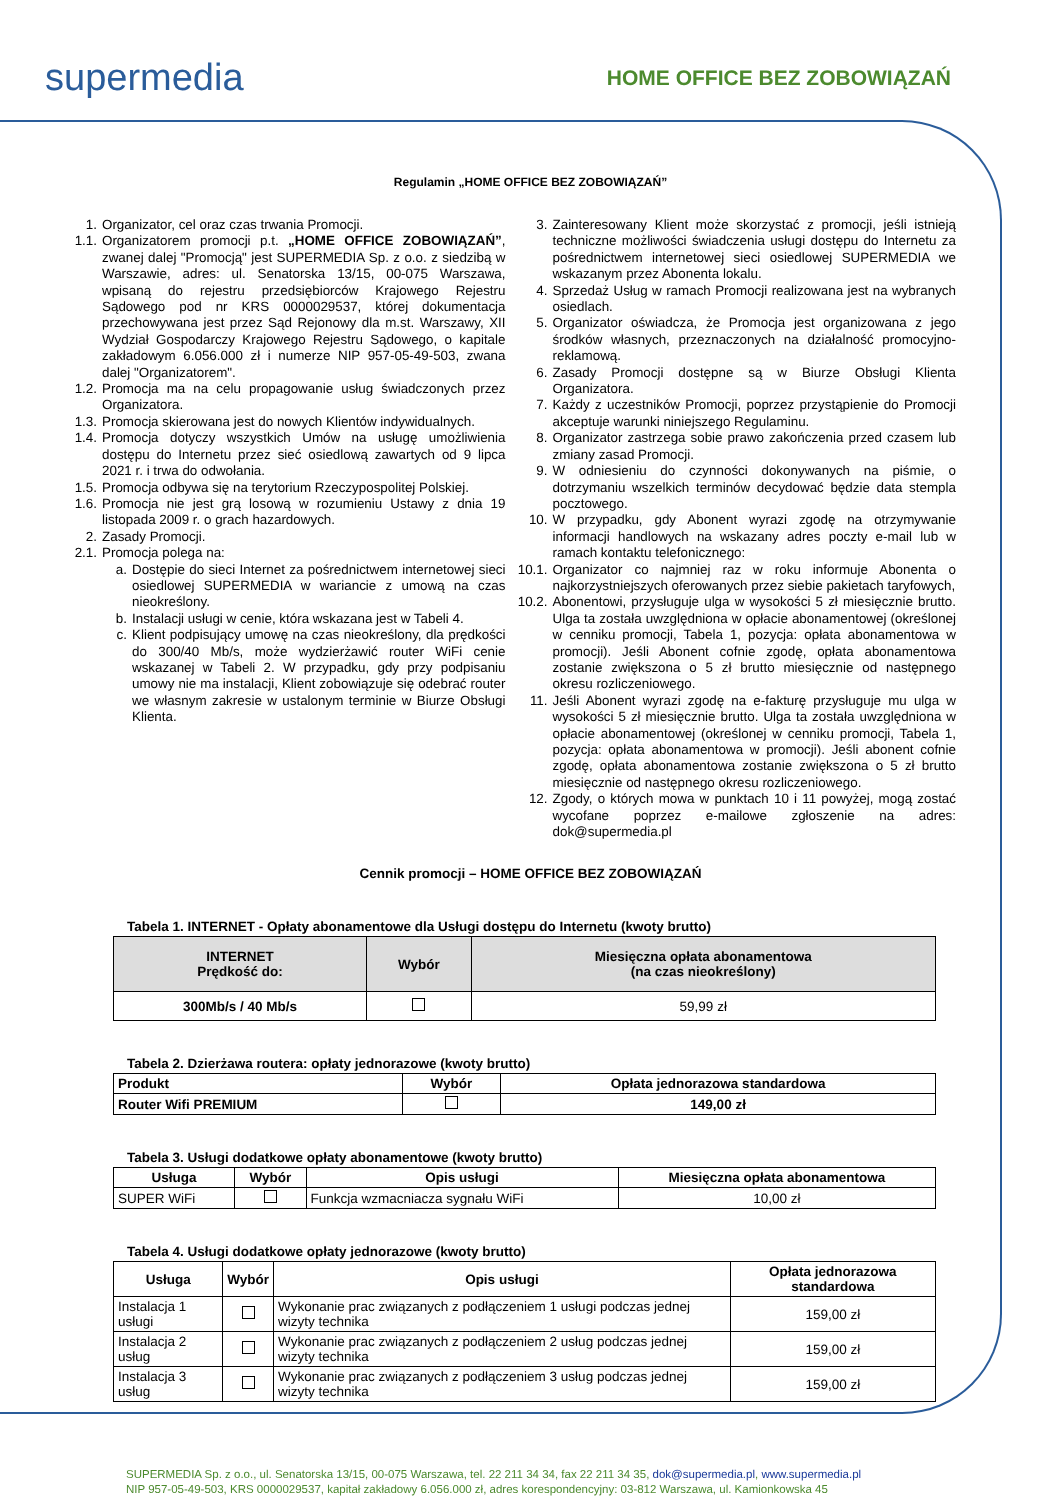supermedia
HOME OFFICE BEZ ZOBOWIĄZAŃ
Regulamin „HOME OFFICE BEZ ZOBOWIĄZAŃ”
1. Organizator, cel oraz czas trwania Promocji.
1.1. Organizatorem promocji p.t. „HOME OFFICE ZOBOWIĄZAŃ”, zwanej dalej "Promocją" jest SUPERMEDIA Sp. z o.o. z siedzibą w Warszawie, adres: ul. Senatorska 13/15, 00-075 Warszawa, wpisaną do rejestru przedsiębiorców Krajowego Rejestru Sądowego pod nr KRS 0000029537, której dokumentacja przechowywana jest przez Sąd Rejonowy dla m.st. Warszawy, XII Wydział Gospodarczy Krajowego Rejestru Sądowego, o kapitale zakładowym 6.056.000 zł i numerze NIP 957-05-49-503, zwana dalej "Organizatorem".
1.2. Promocja ma na celu propagowanie usług świadczonych przez Organizatora.
1.3. Promocja skierowana jest do nowych Klientów indywidualnych.
1.4. Promocja dotyczy wszystkich Umów na usługę umożliwienia dostępu do Internetu przez sieć osiedlową zawartych od 9 lipca 2021 r. i trwa do odwołania.
1.5. Promocja odbywa się na terytorium Rzeczypospolitej Polskiej.
1.6. Promocja nie jest grą losową w rozumieniu Ustawy z dnia 19 listopada 2009 r. o grach hazardowych.
2. Zasady Promocji.
2.1. Promocja polega na:
a. Dostępie do sieci Internet za pośrednictwem internetowej sieci osiedlowej SUPERMEDIA w wariancie z umową na czas nieokreślony.
b. Instalacji usługi w cenie, która wskazana jest w Tabeli 4.
c. Klient podpisujący umowę na czas nieokreślony, dla prędkości do 300/40 Mb/s, może wydzierżawić router WiFi cenie wskazanej w Tabeli 2. W przypadku, gdy przy podpisaniu umowy nie ma instalacji, Klient zobowiązuje się odebrać router we własnym zakresie w ustalonym terminie w Biurze Obsługi Klienta.
3. Zainteresowany Klient może skorzystać z promocji, jeśli istnieją techniczne możliwości świadczenia usługi dostępu do Internetu za pośrednictwem internetowej sieci osiedlowej SUPERMEDIA we wskazanym przez Abonenta lokalu.
4. Sprzedaż Usług w ramach Promocji realizowana jest na wybranych osiedlach.
5. Organizator oświadcza, że Promocja jest organizowana z jego środków własnych, przeznaczonych na działalność promocyjno-reklamową.
6. Zasady Promocji dostępne są w Biurze Obsługi Klienta Organizatora.
7. Każdy z uczestników Promocji, poprzez przystąpienie do Promocji akceptuje warunki niniejszego Regulaminu.
8. Organizator zastrzega sobie prawo zakończenia przed czasem lub zmiany zasad Promocji.
9. W odniesieniu do czynności dokonywanych na piśmie, o dotrzymaniu wszelkich terminów decydować będzie data stempla pocztowego.
10. W przypadku, gdy Abonent wyrazi zgodę na otrzymywanie informacji handlowych na wskazany adres poczty e-mail lub w ramach kontaktu telefonicznego:
10.1. Organizator co najmniej raz w roku informuje Abonenta o najkorzystniejszych oferowanych przez siebie pakietach taryfowych,
10.2. Abonentowi, przysługuje ulga w wysokości 5 zł miesięcznie brutto. Ulga ta została uwzględniona w opłacie abonamentowej (określonej w cenniku promocji, Tabela 1, pozycja: opłata abonamentowa w promocji). Jeśli Abonent cofnie zgodę, opłata abonamentowa zostanie zwiększona o 5 zł brutto miesięcznie od następnego okresu rozliczeniowego.
11. Jeśli Abonent wyrazi zgodę na e-fakturę przysługuje mu ulga w wysokości 5 zł miesięcznie brutto. Ulga ta została uwzględniona w opłacie abonamentowej (określonej w cenniku promocji, Tabela 1, pozycja: opłata abonamentowa w promocji). Jeśli abonent cofnie zgodę, opłata abonamentowa zostanie zwiększona o 5 zł brutto miesięcznie od następnego okresu rozliczeniowego.
12. Zgody, o których mowa w punktach 10 i 11 powyżej, mogą zostać wycofane poprzez e-mailowe zgłoszenie na adres: dok@supermedia.pl
Cennik promocji – HOME OFFICE BEZ ZOBOWIĄZAŃ
Tabela 1. INTERNET - Opłaty abonamentowe dla Usługi dostępu do Internetu (kwoty brutto)
| INTERNET Prędkość do: | Wybór | Miesięczna opłata abonamentowa (na czas nieokreślony) |
| --- | --- | --- |
| 300Mb/s / 40 Mb/s | | 59,99 zł |
Tabela 2. Dzierżawa routera: opłaty jednorazowe (kwoty brutto)
| Produkt | Wybór | Opłata jednorazowa standardowa |
| Router Wifi PREMIUM | | 149,00 zł |
Tabela 3. Usługi dodatkowe opłaty abonamentowe (kwoty brutto)
| Usługa | Wybór | Opis usługi | Miesięczna opłata abonamentowa |
| SUPER WiFi | | Funkcja wzmacniacza sygnału WiFi | 10,00 zł |
Tabela 4. Usługi dodatkowe opłaty jednorazowe (kwoty brutto)
| Usługa | Wybór | Opis usługi | Opłata jednorazowa standardowa |
| Instalacja 1 usługi | | Wykonanie prac związanych z podłączeniem 1 usługi podczas jednej wizyty technika | 159,00 zł |
| Instalacja 2 usług | | Wykonanie prac związanych z podłączeniem 2 usług podczas jednej wizyty technika | 159,00 zł |
| Instalacja 3 usług | | Wykonanie prac związanych z podłączeniem 3 usług podczas jednej wizyty technika | 159,00 zł |
SUPERMEDIA Sp. z o.o., ul. Senatorska 13/15, 00-075 Warszawa, tel. 22 211 34 34, fax 22 211 34 35, dok@supermedia.pl, www.supermedia.pl
NIP 957-05-49-503, KRS 0000029537, kapitał zakładowy 6.056.000 zł, adres korespondencyjny: 03-812 Warszawa, ul. Kamionkowska 45